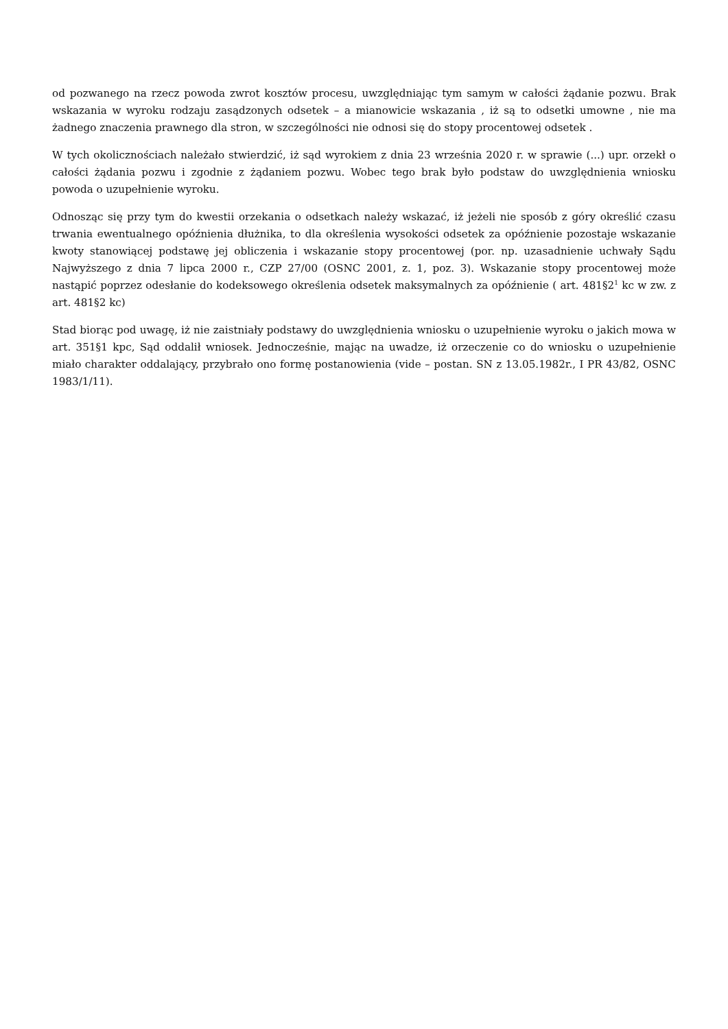od pozwanego na rzecz powoda zwrot kosztów procesu, uwzględniając tym samym w całości żądanie pozwu. Brak wskazania w wyroku rodzaju zasądzonych odsetek – a mianowicie wskazania , iż są to odsetki umowne , nie ma żadnego znaczenia prawnego dla stron, w szczególności nie odnosi się do stopy procentowej odsetek .
W tych okolicznościach należało stwierdzić, iż sąd wyrokiem z dnia 23 września 2020 r. w sprawie (...) upr. orzekł o całości żądania pozwu i zgodnie z żądaniem pozwu. Wobec tego brak było podstaw do uwzględnienia wniosku powoda o uzupełnienie wyroku.
Odnosząc się przy tym do kwestii orzekania o odsetkach należy wskazać, iż jeżeli nie sposób z góry określić czasu trwania ewentualnego opóźnienia dłużnika, to dla określenia wysokości odsetek za opóźnienie pozostaje wskazanie kwoty stanowiącej podstawę jej obliczenia i wskazanie stopy procentowej (por. np. uzasadnienie uchwały Sądu Najwyższego z dnia 7 lipca 2000 r., CZP 27/00 (OSNC 2001, z. 1, poz. 3). Wskazanie stopy procentowej może nastąpić poprzez odesłanie do kodeksowego określenia odsetek maksymalnych za opóźnienie ( art. 481§2<sup>1</sup> kc w zw. z art. 481§2 kc)
Stad biorąc pod uwagę, iż nie zaistniały podstawy do uwzględnienia wniosku o uzupełnienie wyroku o jakich mowa w art. 351§1 kpc, Sąd oddalił wniosek. Jednocześnie, mając na uwadze, iż orzeczenie co do wniosku o uzupełnienie miało charakter oddalający, przybrało ono formę postanowienia (vide – postan. SN z 13.05.1982r., I PR 43/82, OSNC 1983/1/11).